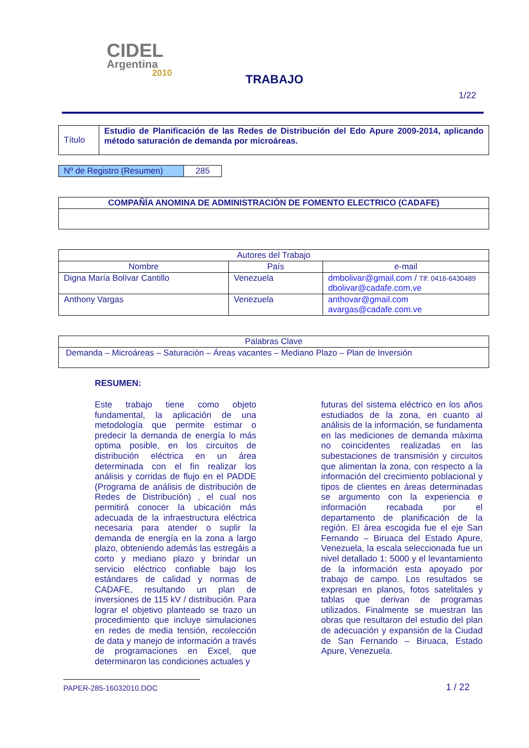CIDEL
Argentina
2010
TRABAJO
1/22
| Título | Estudio de Planificación de las Redes de Distribución del Edo Apure 2009-2014, aplicando método saturación de demanda por microáreas. |
| Nº de Registro (Resumen) | 285 |
| COMPAÑÍA ANOMINA DE ADMINISTRACIÓN DE FOMENTO ELECTRICO (CADAFE) |
| --- |
| Autores del Trabajo | | |
| --- | --- | --- |
| Nombre | País | e-mail |
| Digna María Bolívar Cantillo | Venezuela | dmbolivar@gmail.com / Tlf: 0416-6430489 dbolivar@cadafe.com.ve |
| Anthony Vargas | Venezuela | anthovar@gmail.com avargas@cadafe.com.ve |
| Palabras Clave |
| --- |
| Demanda – Microáreas – Saturación – Áreas vacantes – Mediano Plazo – Plan de Inversión |
RESUMEN:
Este trabajo tiene como objeto fundamental, la aplicación de una metodología que permite estimar o predecir la demanda de energía lo más optima posible, en los circuitos de distribución eléctrica en un área determinada con el fin realizar los análisis y corridas de flujo en el PADDE (Programa de análisis de distribución de Redes de Distribución) , el cual nos permitirá conocer la ubicación más adecuada de la infraestructura eléctrica necesaria para atender o suplir la demanda de energía en la zona a largo plazo, obteniendo además las estregáis a corto y mediano plazo y brindar un servicio eléctrico confiable bajo los estándares de calidad y normas de CADAFE, resultando un plan de inversiones de 115 kV / distribución. Para lograr el objetivo planteado se trazo un procedimiento que incluye simulaciones en redes de media tensión, recolección de data y manejo de información a través de programaciones en Excel, que determinaron las condiciones actuales y
futuras del sistema eléctrico en los años estudiados de la zona, en cuanto al análisis de la información, se fundamenta en las mediciones de demanda máxima no coincidentes realizadas en las subestaciones de transmisión y circuitos que alimentan la zona, con respecto a la información del crecimiento poblacional y tipos de clientes en áreas determinadas se argumento con la experiencia e información recabada por el departamento de planificación de la región. El área escogida fue el eje San Fernando – Biruaca del Estado Apure, Venezuela, la escala seleccionada fue un nivel detallado 1: 5000 y el levantamiento de la información esta apoyado por trabajo de campo. Los resultados se expresan en planos, fotos satelitales y tablas que derivan de programas utilizados. Finalmente se muestran las obras que resultaron del estudio del plan de adecuación y expansión de la Ciudad de San Fernando – Biruaca, Estado Apure, Venezuela.
PAPER-285-16032010.DOC 1 / 22